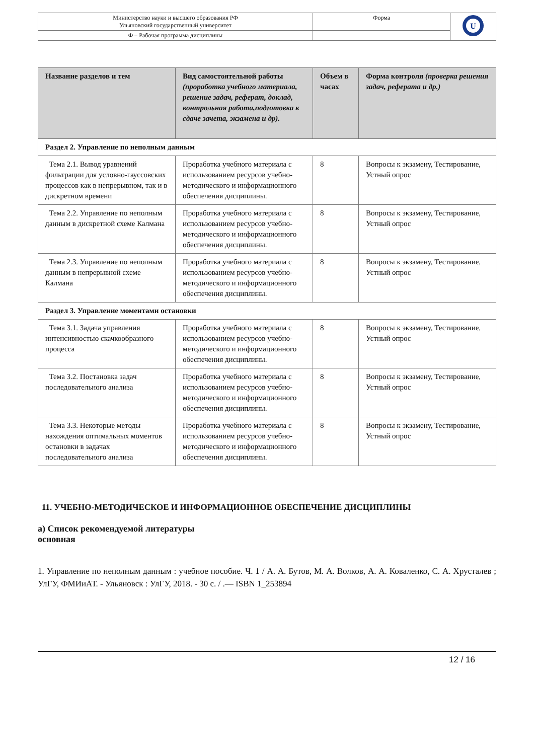| Министерство науки и высшего образования РФ Ульяновский государственный университет | Форма | U |
| Ф – Рабочая программа дисциплины | | |
| Название разделов и тем | Вид самостоятельной работы (проработка учебного материала, решение задач, реферат, доклад, контрольная работа,подготовка к сдаче зачета, экзамена и др). | Объем в часах | Форма контроля (проверка решения задач, реферата и др.) |
| --- | --- | --- | --- |
| Раздел 2. Управление по неполным данным | | | |
| Тема 2.1. Вывод уравнений фильтрации для условно-гауссовских процессов как в непрерывном, так и в дискретном времени | Проработка учебного материала с использованием ресурсов учебно-методического и информационного обеспечения дисциплины. | 8 | Вопросы к экзамену, Тестирование, Устный опрос |
| Тема 2.2. Управление по неполным данным в дискретной схеме Калмана | Проработка учебного материала с использованием ресурсов учебно-методического и информационного обеспечения дисциплины. | 8 | Вопросы к экзамену, Тестирование, Устный опрос |
| Тема 2.3. Управление по неполным данным в непрерывной схеме Калмана | Проработка учебного материала с использованием ресурсов учебно-методического и информационного обеспечения дисциплины. | 8 | Вопросы к экзамену, Тестирование, Устный опрос |
| Раздел 3. Управление моментами остановки | | | |
| Тема 3.1. Задача управления интенсивностью скачкообразного процесса | Проработка учебного материала с использованием ресурсов учебно-методического и информационного обеспечения дисциплины. | 8 | Вопросы к экзамену, Тестирование, Устный опрос |
| Тема 3.2. Постановка задач последовательного анализа | Проработка учебного материала с использованием ресурсов учебно-методического и информационного обеспечения дисциплины. | 8 | Вопросы к экзамену, Тестирование, Устный опрос |
| Тема 3.3. Некоторые методы нахождения оптимальных моментов остановки в задачах последовательного анализа | Проработка учебного материала с использованием ресурсов учебно-методического и информационного обеспечения дисциплины. | 8 | Вопросы к экзамену, Тестирование, Устный опрос |
11. УЧЕБНО-МЕТОДИЧЕСКОЕ И ИНФОРМАЦИОННОЕ ОБЕСПЕЧЕНИЕ ДИСЦИПЛИНЫ
а) Список рекомендуемой литературы
основная
1. Управление по неполным данным : учебное пособие. Ч. 1 / А. А. Бутов, М. А. Волков, А. А. Коваленко, С. А. Хрусталев ; УлГУ, ФМИиАТ. - Ульяновск : УлГУ, 2018. - 30 с. / .— ISBN 1_253894
12 / 16